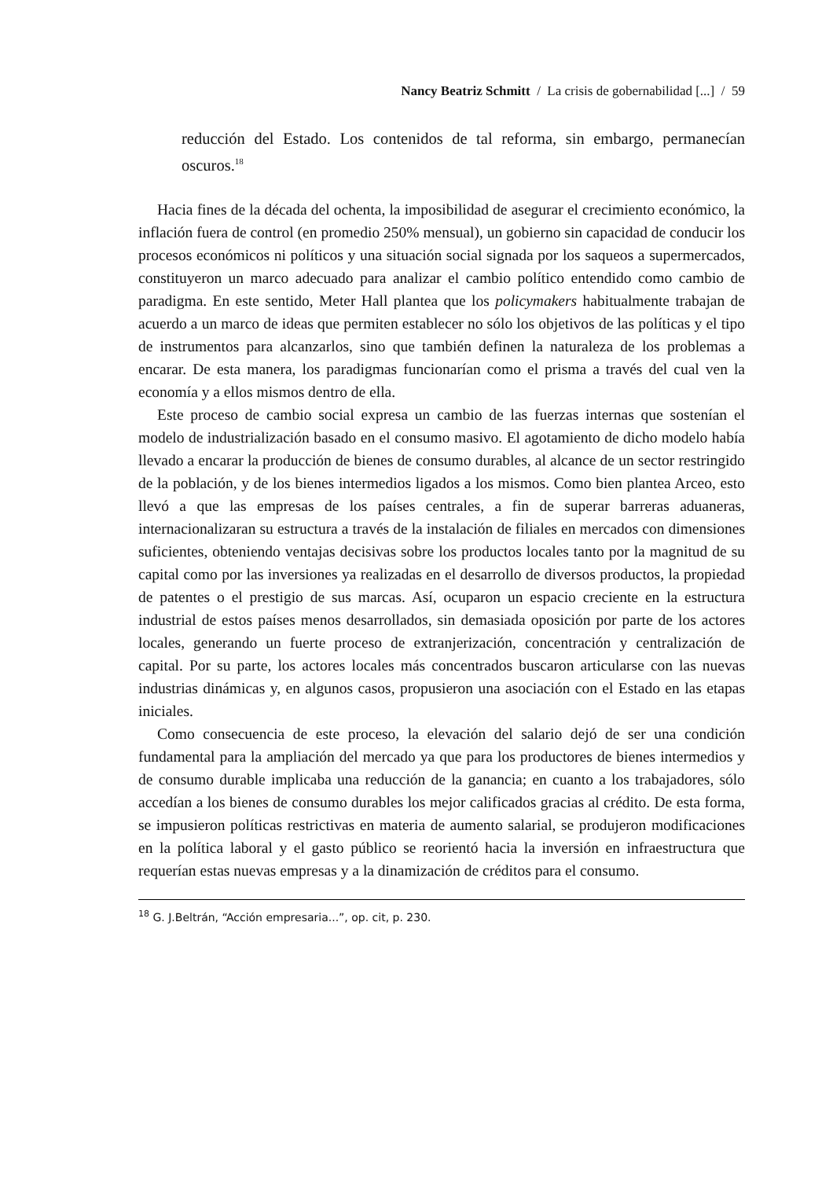Nancy Beatriz Schmitt / La crisis de gobernabilidad [...] / 59
reducción del Estado. Los contenidos de tal reforma, sin embargo, permanecían oscuros.<sup>18</sup>
Hacia fines de la década del ochenta, la imposibilidad de asegurar el crecimiento económico, la inflación fuera de control (en promedio 250% mensual), un gobierno sin capacidad de conducir los procesos económicos ni políticos y una situación social signada por los saqueos a supermercados, constituyeron un marco adecuado para analizar el cambio político entendido como cambio de paradigma. En este sentido, Meter Hall plantea que los policymakers habitualmente trabajan de acuerdo a un marco de ideas que permiten establecer no sólo los objetivos de las políticas y el tipo de instrumentos para alcanzarlos, sino que también definen la naturaleza de los problemas a encarar. De esta manera, los paradigmas funcionarían como el prisma a través del cual ven la economía y a ellos mismos dentro de ella.
Este proceso de cambio social expresa un cambio de las fuerzas internas que sostenían el modelo de industrialización basado en el consumo masivo. El agotamiento de dicho modelo había llevado a encarar la producción de bienes de consumo durables, al alcance de un sector restringido de la población, y de los bienes intermedios ligados a los mismos. Como bien plantea Arceo, esto llevó a que las empresas de los países centrales, a fin de superar barreras aduaneras, internacionalizaran su estructura a través de la instalación de filiales en mercados con dimensiones suficientes, obteniendo ventajas decisivas sobre los productos locales tanto por la magnitud de su capital como por las inversiones ya realizadas en el desarrollo de diversos productos, la propiedad de patentes o el prestigio de sus marcas. Así, ocuparon un espacio creciente en la estructura industrial de estos países menos desarrollados, sin demasiada oposición por parte de los actores locales, generando un fuerte proceso de extranjerización, concentración y centralización de capital. Por su parte, los actores locales más concentrados buscaron articularse con las nuevas industrias dinámicas y, en algunos casos, propusieron una asociación con el Estado en las etapas iniciales.
Como consecuencia de este proceso, la elevación del salario dejó de ser una condición fundamental para la ampliación del mercado ya que para los productores de bienes intermedios y de consumo durable implicaba una reducción de la ganancia; en cuanto a los trabajadores, sólo accedían a los bienes de consumo durables los mejor calificados gracias al crédito. De esta forma, se impusieron políticas restrictivas en materia de aumento salarial, se produjeron modificaciones en la política laboral y el gasto público se reorientó hacia la inversión en infraestructura que requerían estas nuevas empresas y a la dinamización de créditos para el consumo.
<sup>18</sup> G. J.Beltrán, “Acción empresaria...”, op. cit, p. 230.